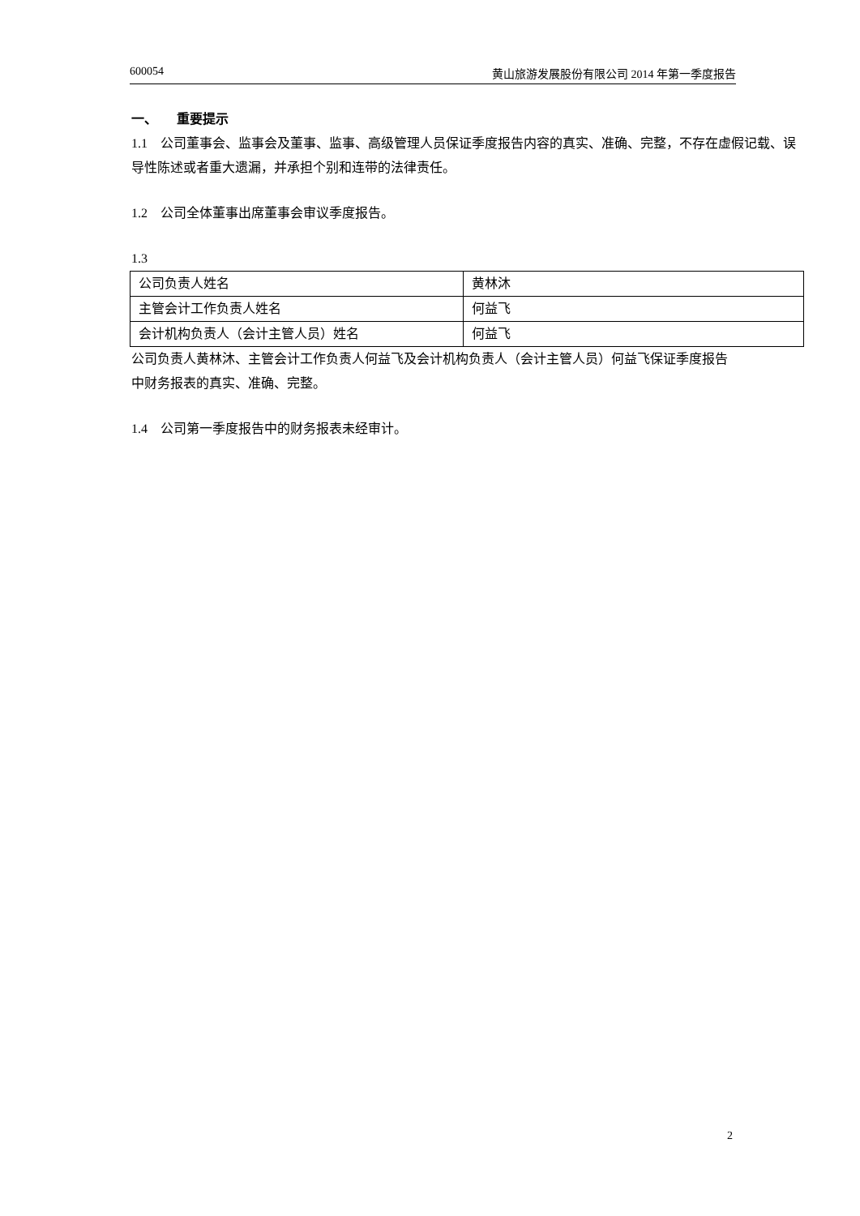600054 黄山旅游发展股份有限公司 2014 年第一季度报告
一、 重要提示
1.1 公司董事会、监事会及董事、监事、高级管理人员保证季度报告内容的真实、准确、完整，不存在虚假记载、误导性陈述或者重大遗漏，并承担个别和连带的法律责任。
1.2 公司全体董事出席董事会审议季度报告。
1.3
| 公司负责人姓名 | 黄林沐 |
| 主管会计工作负责人姓名 | 何益飞 |
| 会计机构负责人（会计主管人员）姓名 | 何益飞 |
公司负责人黄林沐、主管会计工作负责人何益飞及会计机构负责人（会计主管人员）何益飞保证季度报告中财务报表的真实、准确、完整。
1.4 公司第一季度报告中的财务报表未经审计。
2